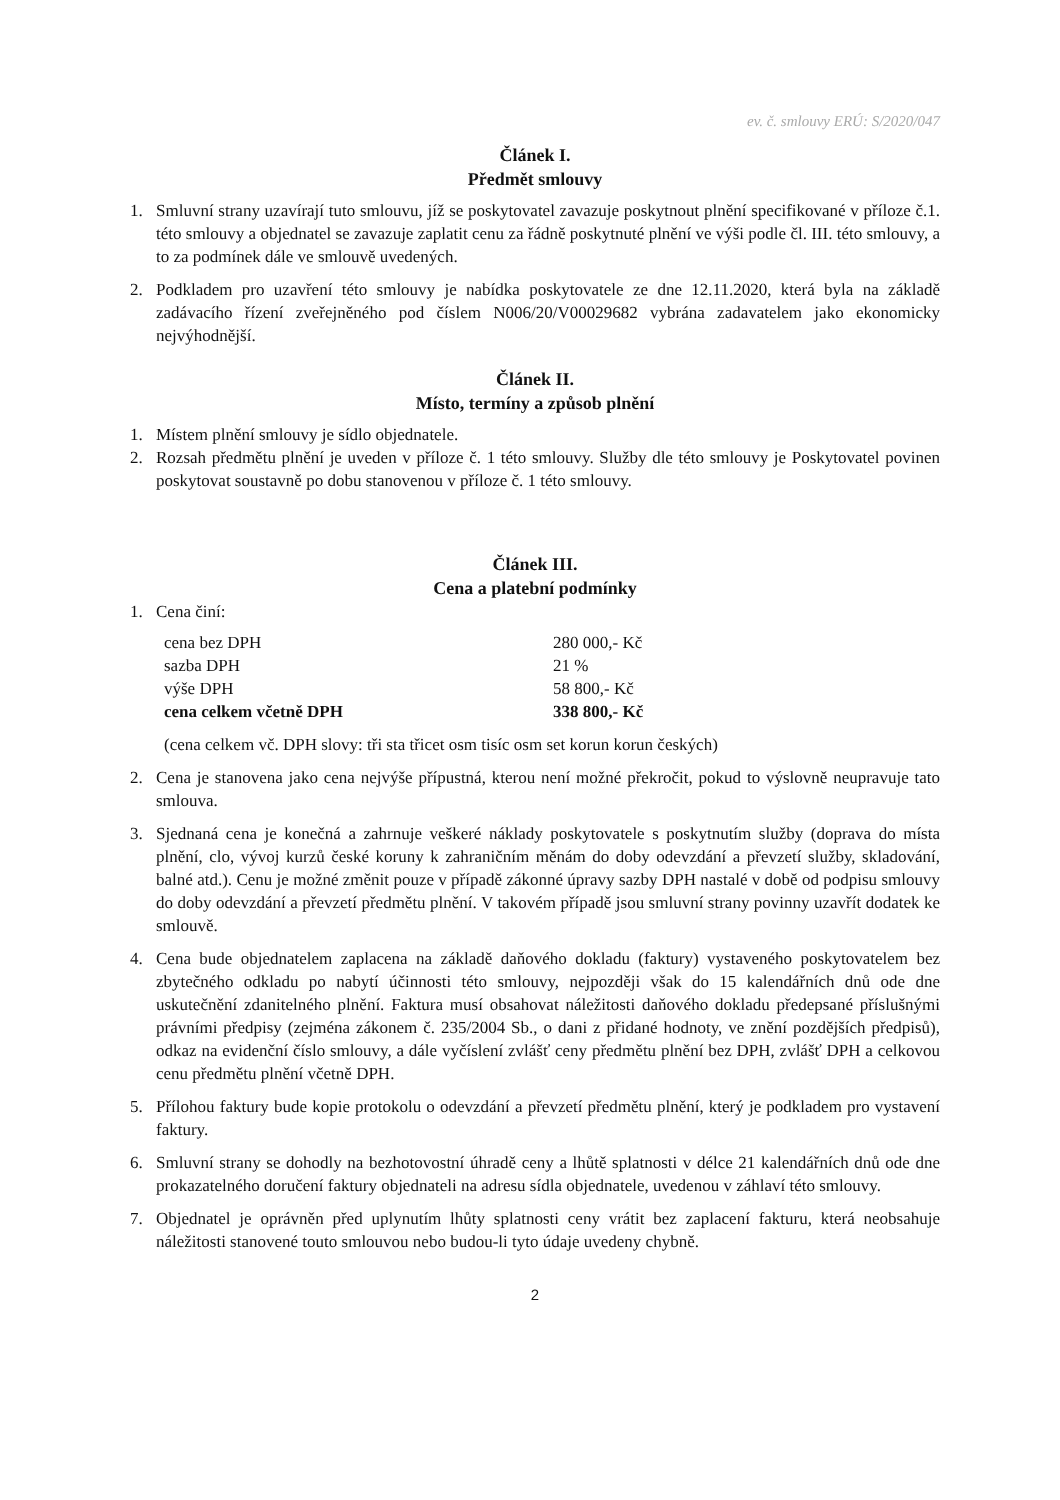ev. č. smlouvy ERÚ: S/2020/047
Článek I.
Předmět smlouvy
1. Smluvní strany uzavírají tuto smlouvu, jíž se poskytovatel zavazuje poskytnout plnění specifikované v příloze č.1. této smlouvy a objednatel se zavazuje zaplatit cenu za řádně poskytnuté plnění ve výši podle čl. III. této smlouvy, a to za podmínek dále ve smlouvě uvedených.
2. Podkladem pro uzavření této smlouvy je nabídka poskytovatele ze dne 12.11.2020, která byla na základě zadávacího řízení zveřejněného pod číslem N006/20/V00029682 vybrána zadavatelem jako ekonomicky nejvýhodnější.
Článek II.
Místo, termíny a způsob plnění
1. Místem plnění smlouvy je sídlo objednatele.
2. Rozsah předmětu plnění je uveden v příloze č. 1 této smlouvy. Služby dle této smlouvy je Poskytovatel povinen poskytovat soustavně po dobu stanovenou v příloze č. 1 této smlouvy.
Článek III.
Cena a platební podmínky
1. Cena činí:
| cena bez DPH | 280 000,- Kč |
| sazba DPH | 21 % |
| výše DPH | 58 800,- Kč |
| cena celkem včetně DPH | 338 800,- Kč |
(cena celkem vč. DPH slovy: tři sta třicet osm tisíc osm set korun korun českých)
2. Cena je stanovena jako cena nejvýše přípustná, kterou není možné překročit, pokud to výslovně neupravuje tato smlouva.
3. Sjednaná cena je konečná a zahrnuje veškeré náklady poskytovatele s poskytnutím služby (doprava do místa plnění, clo, vývoj kurzů české koruny k zahraničním měnám do doby odevzdání a převzetí služby, skladování, balné atd.). Cenu je možné změnit pouze v případě zákonné úpravy sazby DPH nastalé v době od podpisu smlouvy do doby odevzdání a převzetí předmětu plnění. V takovém případě jsou smluvní strany povinny uzavřít dodatek ke smlouvě.
4. Cena bude objednatelem zaplacena na základě daňového dokladu (faktury) vystaveného poskytovatelem bez zbytečného odkladu po nabytí účinnosti této smlouvy, nejpozději však do 15 kalendářních dnů ode dne uskutečnění zdanitelného plnění. Faktura musí obsahovat náležitosti daňového dokladu předepsané příslušnými právními předpisy (zejména zákonem č. 235/2004 Sb., o dani z přidané hodnoty, ve znění pozdějších předpisů), odkaz na evidenční číslo smlouvy, a dále vyčíslení zvlášť ceny předmětu plnění bez DPH, zvlášť DPH a celkovou cenu předmětu plnění včetně DPH.
5. Přílohou faktury bude kopie protokolu o odevzdání a převzetí předmětu plnění, který je podkladem pro vystavení faktury.
6. Smluvní strany se dohodly na bezhotovostní úhradě ceny a lhůtě splatnosti v délce 21 kalendářních dnů ode dne prokazatelného doručení faktury objednateli na adresu sídla objednatele, uvedenou v záhlaví této smlouvy.
7. Objednatel je oprávněn před uplynutím lhůty splatnosti ceny vrátit bez zaplacení fakturu, která neobsahuje náležitosti stanovené touto smlouvou nebo budou-li tyto údaje uvedeny chybně.
2